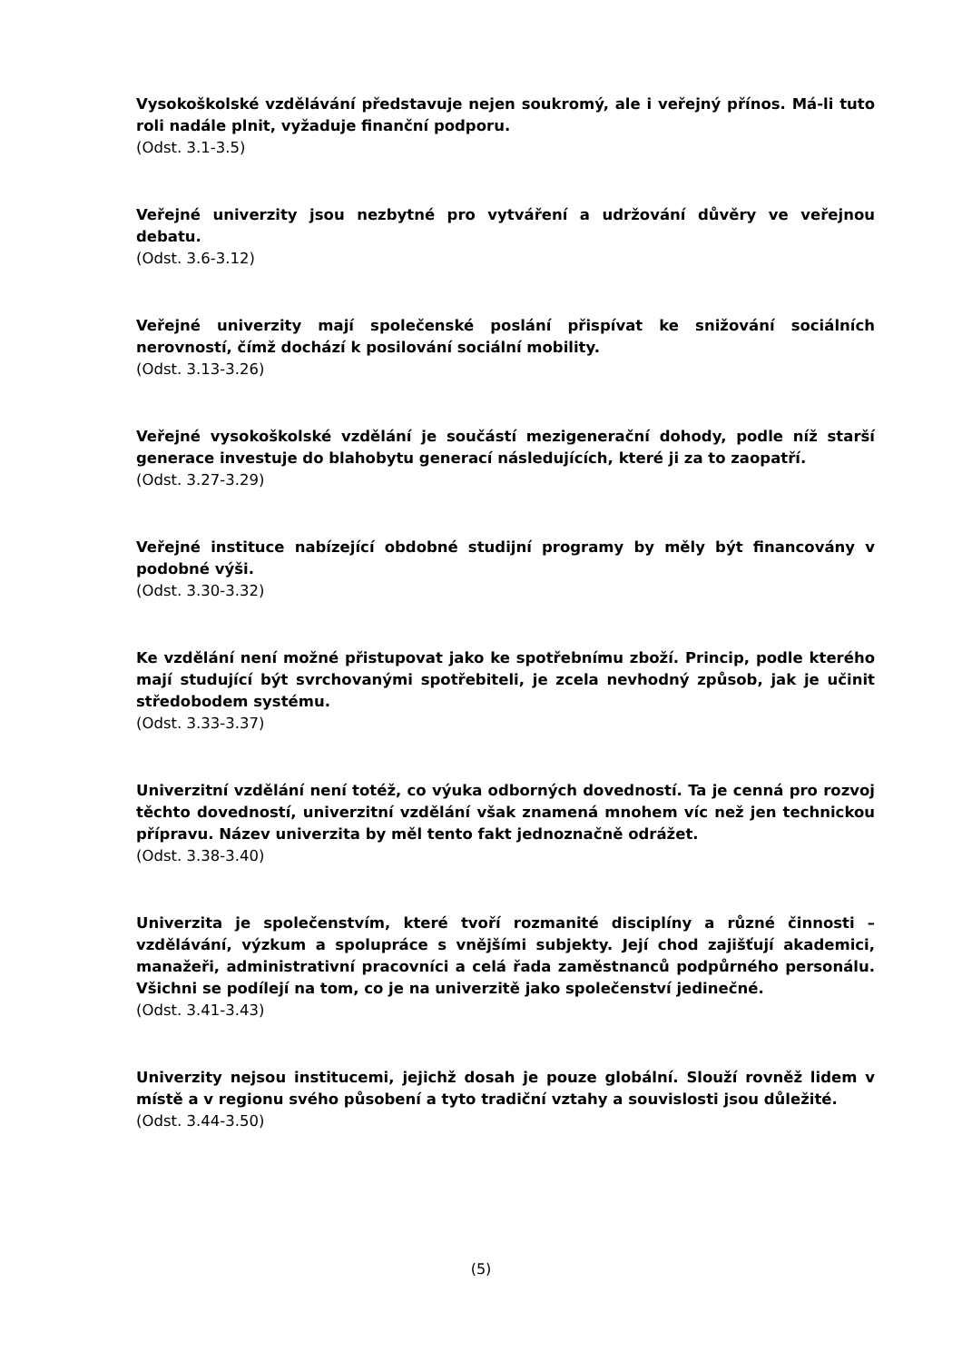Vysokoškolské vzdělávání představuje nejen soukromý, ale i veřejný přínos. Má-li tuto roli nadále plnit, vyžaduje finanční podporu.
(Odst. 3.1-3.5)
Veřejné univerzity jsou nezbytné pro vytváření a udržování důvěry ve veřejnou debatu.
(Odst. 3.6-3.12)
Veřejné univerzity mají společenské poslání přispívat ke snižování sociálních nerovností, čímž dochází k posilování sociální mobility.
(Odst. 3.13-3.26)
Veřejné vysokoškolské vzdělání je součástí mezigenerační dohody, podle níž starší generace investuje do blahobytu generací následujících, které ji za to zaopatří.
(Odst. 3.27-3.29)
Veřejné instituce nabízející obdobné studijní programy by měly být financovány v podobné výši.
(Odst. 3.30-3.32)
Ke vzdělání není možné přistupovat jako ke spotřebnímu zboží. Princip, podle kterého mají studující být svrchovanými spotřebiteli, je zcela nevhodný způsob, jak je učinit středobodem systému.
(Odst. 3.33-3.37)
Univerzitní vzdělání není totéž, co výuka odborných dovedností. Ta je cenná pro rozvoj těchto dovedností, univerzitní vzdělání však znamená mnohem víc než jen technickou přípravu. Název univerzita by měl tento fakt jednoznačně odrážet.
(Odst. 3.38-3.40)
Univerzita je společenstvím, které tvoří rozmanité disciplíny a různé činnosti – vzdělávání, výzkum a spolupráce s vnějšími subjekty. Její chod zajišťují akademici, manažeři, administrativní pracovníci a celá řada zaměstnanců podpůrného personálu. Všichni se podílejí na tom, co je na univerzitě jako společenství jedinečné.
(Odst. 3.41-3.43)
Univerzity nejsou institucemi, jejichž dosah je pouze globální. Slouží rovněž lidem v místě a v regionu svého působení a tyto tradiční vztahy a souvislosti jsou důležité.
(Odst. 3.44-3.50)
(5)